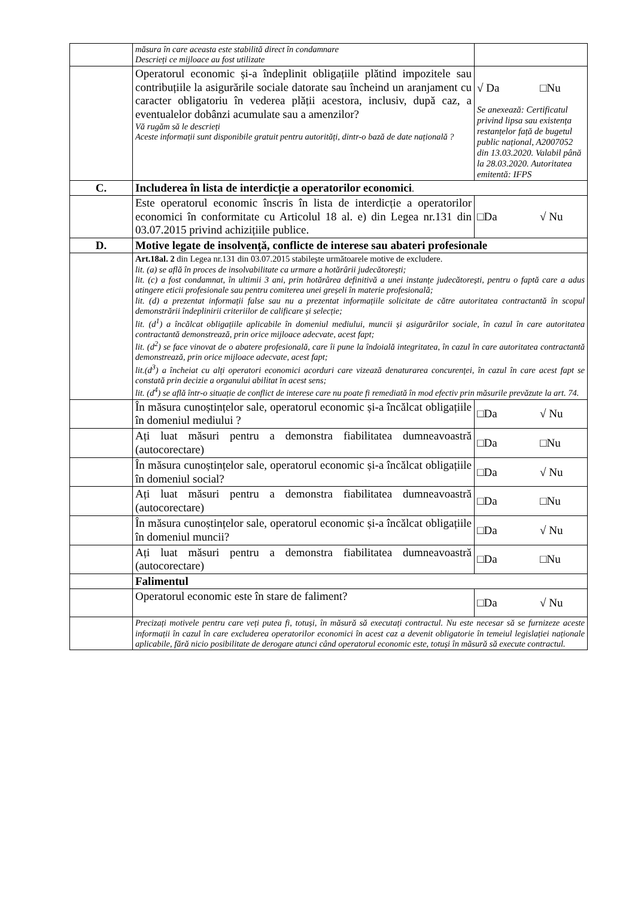| | măsura în care aceasta este stabilită direct în condamnare Descrieți ce mijloace au fost utilizate | |
| | Operatorul economic și-a îndeplinit obligațiile plătind impozitele sau contribuțiile la asigurările sociale datorate sau încheind un aranjament cu caracter obligatoriu în vederea plății acestora, inclusiv, după caz, a eventualelor dobânzi acumulate sau a amenzilor? Vă rugăm să le descrieți Aceste informații sunt disponibile gratuit pentru autorități, dintr-o bază de date națională ? | √ Da □Nu Se anexează: Certificatul privind lipsa sau existența restanțelor față de bugetul public național, A2007052 din 13.03.2020. Valabil până la 28.03.2020. Autoritatea emitentă: IFPS |
| C. | Includerea în lista de interdicție a operatorilor economici . | |
| | Este operatorul economic înscris în lista de interdicție a operatorilor economici în conformitate cu Articolul 18 al. e) din Legea nr.131 din 03.07.2015 privind achizițiile publice. | □Da √ Nu |
| D. | Motive legate de insolvență, conflicte de interese sau abateri profesionale | |
| | Art.18al. 2 din Legea nr.131 din 03.07.2015 stabilește următoarele motive de excludere. lit. (a) se află în proces de insolvabilitate ca urmare a hotărârii judecătorești; lit. (c) a fost condamnat, în ultimii 3 ani, prin hotărârea definitivă a unei instanțe judecătorești, pentru o faptă care a adus atingere eticii profesionale sau pentru comiterea unei greșeli în materie profesională; lit. (d) a prezentat informații false sau nu a prezentat informațiile solicitate de către autoritatea contractantă în scopul demonstrării îndeplinirii criteriilor de calificare și selecție; lit. (d<sup>1</sup>) a încălcat obligațiile aplicabile în domeniul mediului, muncii și asigurărilor sociale, în cazul în care autoritatea contractantă demonstrează, prin orice mijloace adecvate, acest fapt; lit. (d<sup>2</sup>) se face vinovat de o abatere profesională, care îi pune la îndoială integritatea, în cazul în care autoritatea contractantă demonstrează, prin orice mijloace adecvate, acest fapt; lit.(d<sup>3</sup>) a încheiat cu alți operatori economici acorduri care vizează denaturarea concurenței, în cazul în care acest fapt se constată prin decizie a organului abilitat în acest sens; lit. (d<sup>4</sup>) se află într-o situație de conflict de interese care nu poate fi remediată în mod efectiv prin măsurile prevăzute la art. 74. | |
| | În măsura cunoștințelor sale, operatorul economic și-a încălcat obligațiile în domeniul mediului ? | □Da √ Nu |
| | Ați luat măsuri pentru a demonstra fiabilitatea dumneavoastră (autocorectare) | □Da □Nu |
| | În măsura cunoștințelor sale, operatorul economic și-a încălcat obligațiile în domeniul social? | □Da √ Nu |
| | Ați luat măsuri pentru a demonstra fiabilitatea dumneavoastră (autocorectare) | □Da □Nu |
| | În măsura cunoștințelor sale, operatorul economic și-a încălcat obligațiile în domeniul muncii? | □Da √ Nu |
| | Ați luat măsuri pentru a demonstra fiabilitatea dumneavoastră (autocorectare) | □Da □Nu |
| | Falimentul | |
| | Operatorul economic este în stare de faliment? | □Da √ Nu |
| | Precizați motivele pentru care veți putea fi, totuși, în măsură să executați contractul. Nu este necesar să se furnizeze aceste informații în cazul în care excluderea operatorilor economici în acest caz a devenit obligatorie în temeiul legislației naționale aplicabile, fără nicio posibilitate de derogare atunci când operatorul economic este, totuși în măsură să execute contractul. | |